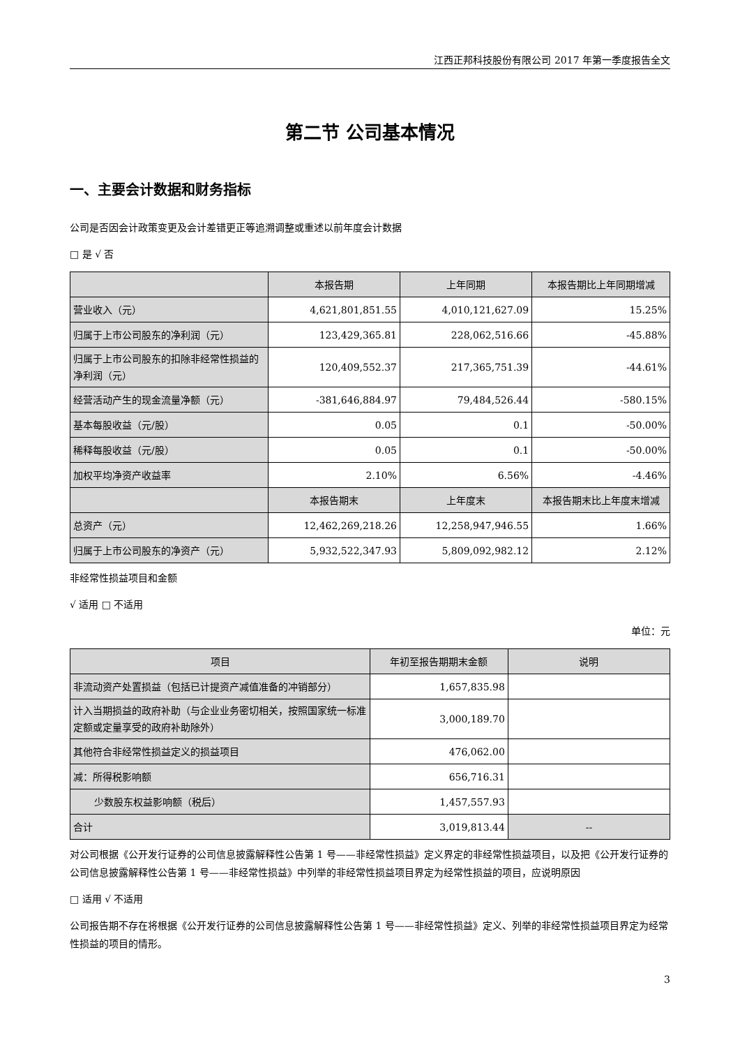江西正邦科技股份有限公司 2017 年第一季度报告全文
第二节 公司基本情况
一、主要会计数据和财务指标
公司是否因会计政策变更及会计差错更正等追溯调整或重述以前年度会计数据
□ 是 √ 否
| | 本报告期 | 上年同期 | 本报告期比上年同期增减 |
| --- | --- | --- | --- |
| 营业收入（元） | 4,621,801,851.55 | 4,010,121,627.09 | 15.25% |
| 归属于上市公司股东的净利润（元） | 123,429,365.81 | 228,062,516.66 | -45.88% |
| 归属于上市公司股东的扣除非经常性损益的净利润（元） | 120,409,552.37 | 217,365,751.39 | -44.61% |
| 经营活动产生的现金流量净额（元） | -381,646,884.97 | 79,484,526.44 | -580.15% |
| 基本每股收益（元/股） | 0.05 | 0.1 | -50.00% |
| 稀释每股收益（元/股） | 0.05 | 0.1 | -50.00% |
| 加权平均净资产收益率 | 2.10% | 6.56% | -4.46% |
| | 本报告期末 | 上年度末 | 本报告期末比上年度末增减 |
| 总资产（元） | 12,462,269,218.26 | 12,258,947,946.55 | 1.66% |
| 归属于上市公司股东的净资产（元） | 5,932,522,347.93 | 5,809,092,982.12 | 2.12% |
非经常性损益项目和金额
√ 适用 □ 不适用
单位：元
| 项目 | 年初至报告期期末金额 | 说明 |
| --- | --- | --- |
| 非流动资产处置损益（包括已计提资产减值准备的冲销部分） | 1,657,835.98 | |
| 计入当期损益的政府补助（与企业业务密切相关，按照国家统一标准定额或定量享受的政府补助除外） | 3,000,189.70 | |
| 其他符合非经常性损益定义的损益项目 | 476,062.00 | |
| 减：所得税影响额 | 656,716.31 | |
| 少数股东权益影响额（税后） | 1,457,557.93 | |
| 合计 | 3,019,813.44 | -- |
对公司根据《公开发行证券的公司信息披露解释性公告第 1 号——非经常性损益》定义界定的非经常性损益项目，以及把《公开发行证券的公司信息披露解释性公告第 1 号——非经常性损益》中列举的非经常性损益项目界定为经常性损益的项目，应说明原因
□ 适用 √ 不适用
公司报告期不存在将根据《公开发行证券的公司信息披露解释性公告第 1 号——非经常性损益》定义、列举的非经常性损益项目界定为经常性损益的项目的情形。
3